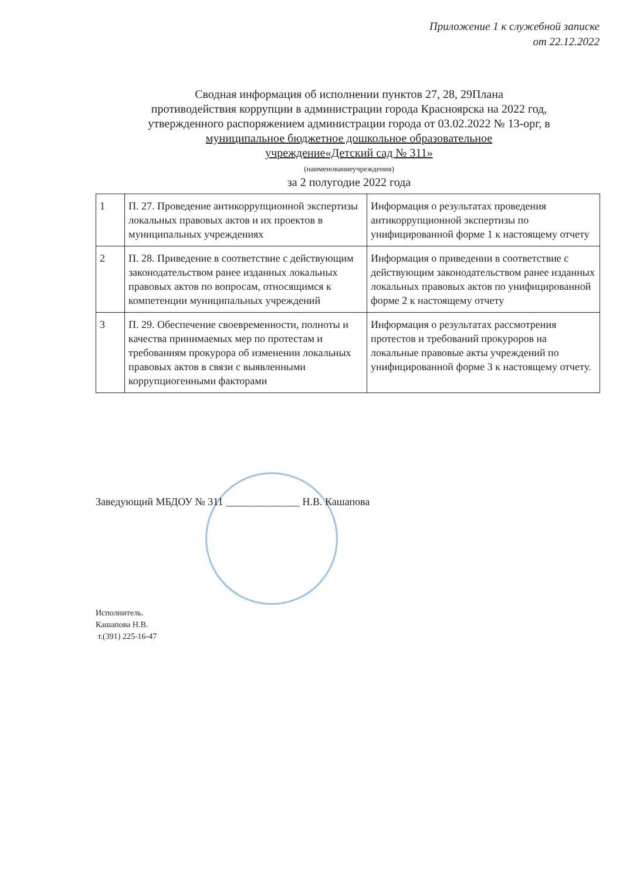Приложение 1 к служебной записке
от 22.12.2022
Сводная информация об исполнении пунктов 27, 28, 29Плана
противодействия коррупции в администрации города Красноярска на 2022 год,
утвержденного распоряжением администрации города от 03.02.2022 № 13-орг, в
муниципальное бюджетное дошкольное образовательное
учреждение«Детский сад № 311»
(наименованиеучреждения)
за 2 полугодие 2022 года
| 1 | П. 27. Проведение антикоррупционной экспертизы локальных правовых актов и их проектов в муниципальных учреждениях | Информация о результатах проведения антикоррупционной экспертизы по унифицированной форме 1 к настоящему отчету |
| 2 | П. 28. Приведение в соответствие с действующим законодательством ранее изданных локальных правовых актов по вопросам, относящимся к компетенции муниципальных учреждений | Информация о приведении в соответствие с действующим законодательством ранее изданных локальных правовых актов по унифицированной форме 2 к настоящему отчету |
| 3 | П. 29. Обеспечение своевременности, полноты и качества принимаемых мер по протестам и требованиям прокурора об изменении локальных правовых актов в связи с выявленными коррупциогенными факторами | Информация о результатах рассмотрения протестов и требований прокуроров на локальные правовые акты учреждений по унифицированной форме 3 к настоящему отчету. |
Заведующий МБДОУ № 311 ______________ Н.В. Кашапова
Исполнитель.
Кашапова Н.В.
т.(391) 225-16-47